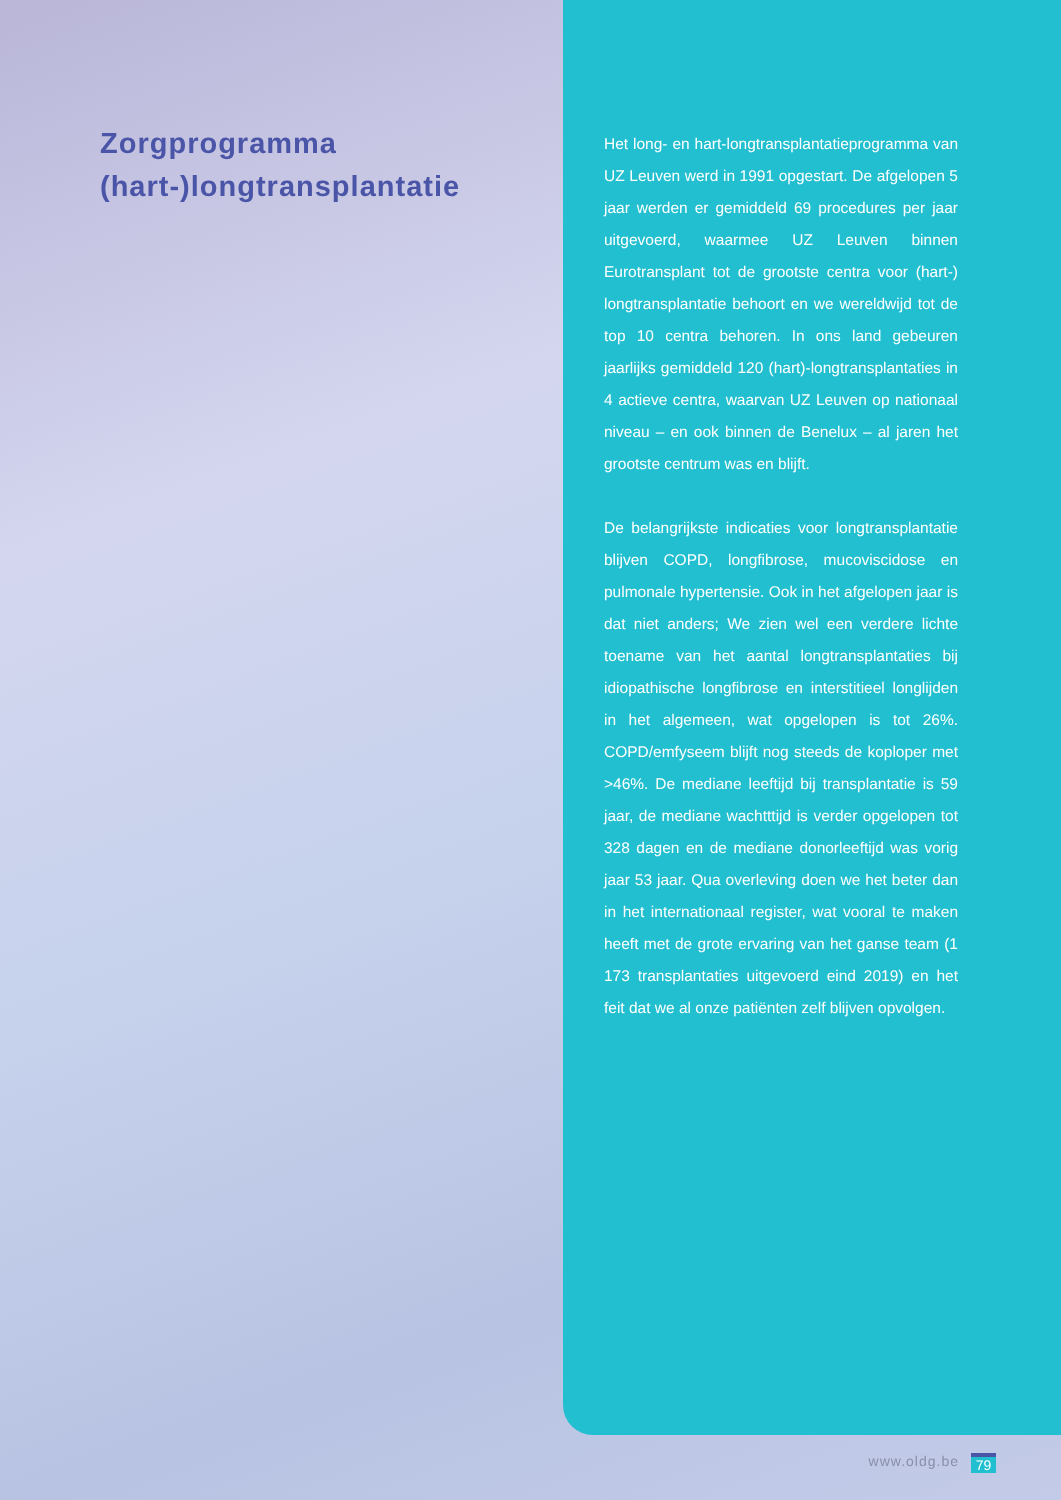Zorgprogramma
(hart-)longtransplantatie
Het long- en hart-longtransplantatieprogramma van UZ Leuven werd in 1991 opgestart. De afgelopen 5 jaar werden er gemiddeld 69 procedures per jaar uitgevoerd, waarmee UZ Leuven binnen Eurotransplant tot de grootste centra voor (hart-) longtransplantatie behoort en we wereldwijd tot de top 10 centra behoren. In ons land gebeuren jaarlijks gemiddeld 120 (hart)-longtransplantaties in 4 actieve centra, waarvan UZ Leuven op nationaal niveau – en ook binnen de Benelux – al jaren het grootste centrum was en blijft.
De belangrijkste indicaties voor longtransplantatie blijven COPD, longfibrose, mucoviscidose en pulmonale hypertensie. Ook in het afgelopen jaar is dat niet anders; We zien wel een verdere lichte toename van het aantal longtransplantaties bij idiopathische longfibrose en interstitieel longlijden in het algemeen, wat opgelopen is tot 26%. COPD/emfyseem blijft nog steeds de koploper met >46%. De mediane leeftijd bij transplantatie is 59 jaar, de mediane wachtttijd is verder opgelopen tot 328 dagen en de mediane donorleeftijd was vorig jaar 53 jaar. Qua overleving doen we het beter dan in het internationaal register, wat vooral te maken heeft met de grote ervaring van het ganse team (1 173 transplantaties uitgevoerd eind 2019) en het feit dat we al onze patiënten zelf blijven opvolgen.
www.oldg.be 79